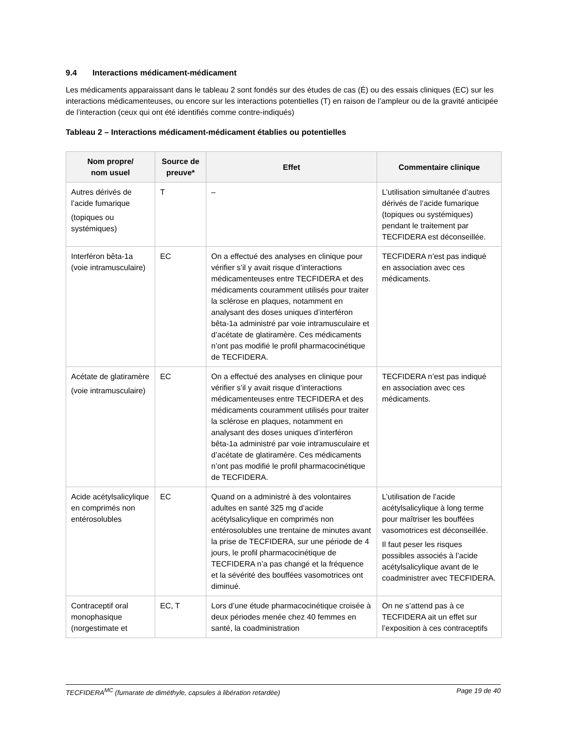9.4 Interactions médicament-médicament
Les médicaments apparaissant dans le tableau 2 sont fondés sur des études de cas (É) ou des essais cliniques (EC) sur les interactions médicamenteuses, ou encore sur les interactions potentielles (T) en raison de l’ampleur ou de la gravité anticipée de l’interaction (ceux qui ont été identifiés comme contre-indiqués)
Tableau 2 – Interactions médicament-médicament établies ou potentielles
| Nom propre/ nom usuel | Source de preuve* | Effet | Commentaire clinique |
| --- | --- | --- | --- |
| Autres dérivés de l’acide fumarique (topiques ou systémiques) | T | – | L’utilisation simultanée d’autres dérivés de l’acide fumarique (topiques ou systémiques) pendant le traitement par TECFIDERA est déconseillée. |
| Interféron bêta-1a (voie intramusculaire) | EC | On a effectué des analyses en clinique pour vérifier s’il y avait risque d’interactions médicamenteuses entre TECFIDERA et des médicaments couramment utilisés pour traiter la sclérose en plaques, notamment en analysant des doses uniques d’interféron bêta-1a administré par voie intramusculaire et d’acétate de glatiramère. Ces médicaments n’ont pas modifié le profil pharmacocinétique de TECFIDERA. | TECFIDERA n’est pas indiqué en association avec ces médicaments. |
| Acétate de glatiramère (voie intramusculaire) | EC | On a effectué des analyses en clinique pour vérifier s’il y avait risque d’interactions médicamenteuses entre TECFIDERA et des médicaments couramment utilisés pour traiter la sclérose en plaques, notamment en analysant des doses uniques d’interféron bêta-1a administré par voie intramusculaire et d’acétate de glatiramère. Ces médicaments n’ont pas modifié le profil pharmacocinétique de TECFIDERA. | TECFIDERA n’est pas indiqué en association avec ces médicaments. |
| Acide acétylsalicylique en comprimés non entérosolubles | EC | Quand on a administré à des volontaires adultes en santé 325 mg d’acide acétylsalicylique en comprimés non entérosolubles une trentaine de minutes avant la prise de TECFIDERA, sur une période de 4 jours, le profil pharmacocinétique de TECFIDERA n’a pas changé et la fréquence et la sévérité des bouffées vasomotrices ont diminué. | L’utilisation de l’acide acétylsalicylique à long terme pour maîtriser les bouffées vasomotrices est déconseillée. Il faut peser les risques possibles associés à l’acide acétylsalicylique avant de le coadministrer avec TECFIDERA. |
| Contraceptif oral monophasique (norgestimate et | EC, T | Lors d’une étude pharmacocinétique croisée à deux périodes menée chez 40 femmes en santé, la coadministration | On ne s’attend pas à ce TECFIDERA ait un effet sur l’exposition à ces contraceptifs |
TECFIDERA<sup>MC</sup> (fumarate de diméthyle, capsules à libération retardée) Page 19 de 40